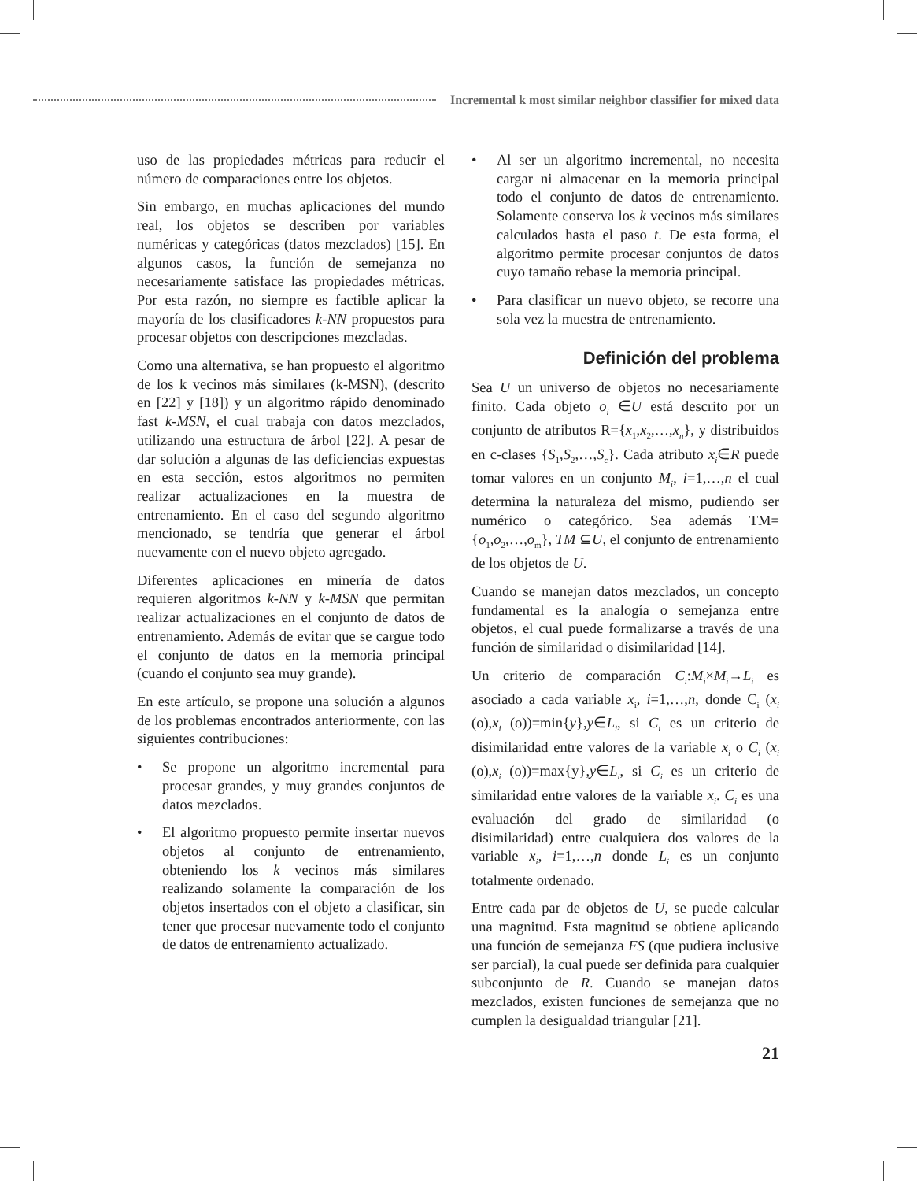Incremental k most similar neighbor classifier for mixed data
uso de las propiedades métricas para reducir el número de comparaciones entre los objetos.
Sin embargo, en muchas aplicaciones del mundo real, los objetos se describen por variables numéricas y categóricas (datos mezclados) [15]. En algunos casos, la función de semejanza no necesariamente satisface las propiedades métricas. Por esta razón, no siempre es factible aplicar la mayoría de los clasificadores k-NN propuestos para procesar objetos con descripciones mezcladas.
Como una alternativa, se han propuesto el algoritmo de los k vecinos más similares (k-MSN), (descrito en [22] y [18]) y un algoritmo rápido denominado fast k-MSN, el cual trabaja con datos mezclados, utilizando una estructura de árbol [22]. A pesar de dar solución a algunas de las deficiencias expuestas en esta sección, estos algoritmos no permiten realizar actualizaciones en la muestra de entrenamiento. En el caso del segundo algoritmo mencionado, se tendría que generar el árbol nuevamente con el nuevo objeto agregado.
Diferentes aplicaciones en minería de datos requieren algoritmos k-NN y k-MSN que permitan realizar actualizaciones en el conjunto de datos de entrenamiento. Además de evitar que se cargue todo el conjunto de datos en la memoria principal (cuando el conjunto sea muy grande).
En este artículo, se propone una solución a algunos de los problemas encontrados anteriormente, con las siguientes contribuciones:
• Se propone un algoritmo incremental para procesar grandes, y muy grandes conjuntos de datos mezclados.
• El algoritmo propuesto permite insertar nuevos objetos al conjunto de entrenamiento, obteniendo los k vecinos más similares realizando solamente la comparación de los objetos insertados con el objeto a clasificar, sin tener que procesar nuevamente todo el conjunto de datos de entrenamiento actualizado.
• Al ser un algoritmo incremental, no necesita cargar ni almacenar en la memoria principal todo el conjunto de datos de entrenamiento. Solamente conserva los k vecinos más similares calculados hasta el paso t. De esta forma, el algoritmo permite procesar conjuntos de datos cuyo tamaño rebase la memoria principal.
• Para clasificar un nuevo objeto, se recorre una sola vez la muestra de entrenamiento.
Definición del problema
Sea U un universo de objetos no necesariamente finito. Cada objeto o<sub>i</sub> ∈U está descrito por un conjunto de atributos R={x<sub>1</sub>,x<sub>2</sub>,…,x<sub>n</sub>}, y distribuidos en c-clases {S<sub>1</sub>,S<sub>2</sub>,…,S<sub>c</sub>}. Cada atributo x<sub>i</sub>∈R puede tomar valores en un conjunto M<sub>i</sub>, i=1,…,n el cual determina la naturaleza del mismo, pudiendo ser numérico o categórico. Sea además TM={o<sub>1</sub>,o<sub>2</sub>,…,o<sub>m</sub>}, TM ⊆U, el conjunto de entrenamiento de los objetos de U.
Cuando se manejan datos mezclados, un concepto fundamental es la analogía o semejanza entre objetos, el cual puede formalizarse a través de una función de similaridad o disimilaridad [14].
Un criterio de comparación C<sub>i</sub>:M<sub>i</sub>×M<sub>i</sub>→L<sub>i</sub> es asociado a cada variable x<sub>i</sub>, i=1,…,n, donde C<sub>i</sub> (x<sub>i</sub> (o),x<sub>i</sub> (o))=min{y},y∈L<sub>i</sub>, si C<sub>i</sub> es un criterio de disimilaridad entre valores de la variable x<sub>i</sub> o C<sub>i</sub> (x<sub>i</sub> (o),x<sub>i</sub> (o))=max{y},y∈L<sub>i</sub>, si C<sub>i</sub> es un criterio de similaridad entre valores de la variable x<sub>i</sub>. C<sub>i</sub> es una evaluación del grado de similaridad (o disimilaridad) entre cualquiera dos valores de la variable x<sub>i</sub>, i=1,…,n donde L<sub>i</sub> es un conjunto totalmente ordenado.
Entre cada par de objetos de U, se puede calcular una magnitud. Esta magnitud se obtiene aplicando una función de semejanza FS (que pudiera inclusive ser parcial), la cual puede ser definida para cualquier subconjunto de R. Cuando se manejan datos mezclados, existen funciones de semejanza que no cumplen la desigualdad triangular [21].
21